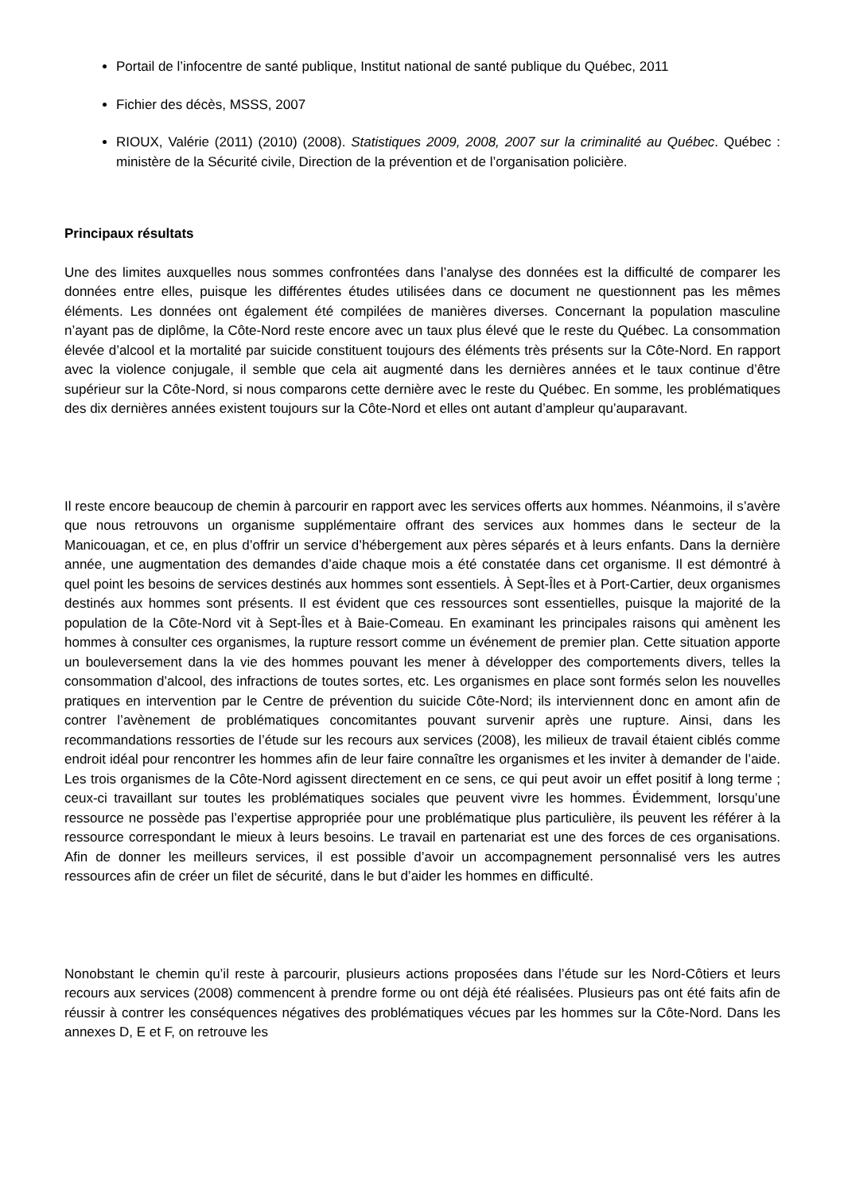Portail de l’infocentre de santé publique, Institut national de santé publique du Québec, 2011
Fichier des décès, MSSS, 2007
RIOUX, Valérie (2011) (2010) (2008). Statistiques 2009, 2008, 2007 sur la criminalité au Québec. Québec : ministère de la Sécurité civile, Direction de la prévention et de l’organisation policière.
Principaux résultats
Une des limites auxquelles nous sommes confrontées dans l’analyse des données est la difficulté de comparer les données entre elles, puisque les différentes études utilisées dans ce document ne questionnent pas les mêmes éléments. Les données ont également été compilées de manières diverses. Concernant la population masculine n’ayant pas de diplôme, la Côte-Nord reste encore avec un taux plus élevé que le reste du Québec. La consommation élevée d’alcool et la mortalité par suicide constituent toujours des éléments très présents sur la Côte-Nord. En rapport avec la violence conjugale, il semble que cela ait augmenté dans les dernières années et le taux continue d’être supérieur sur la Côte-Nord, si nous comparons cette dernière avec le reste du Québec. En somme, les problématiques des dix dernières années existent toujours sur la Côte-Nord et elles ont autant d’ampleur qu’auparavant.
Il reste encore beaucoup de chemin à parcourir en rapport avec les services offerts aux hommes. Néanmoins, il s’avère que nous retrouvons un organisme supplémentaire offrant des services aux hommes dans le secteur de la Manicouagan, et ce, en plus d’offrir un service d’hébergement aux pères séparés et à leurs enfants. Dans la dernière année, une augmentation des demandes d’aide chaque mois a été constatée dans cet organisme. Il est démontré à quel point les besoins de services destinés aux hommes sont essentiels. À Sept-Îles et à Port-Cartier, deux organismes destinés aux hommes sont présents. Il est évident que ces ressources sont essentielles, puisque la majorité de la population de la Côte-Nord vit à Sept-Îles et à Baie-Comeau. En examinant les principales raisons qui amènent les hommes à consulter ces organismes, la rupture ressort comme un événement de premier plan. Cette situation apporte un bouleversement dans la vie des hommes pouvant les mener à développer des comportements divers, telles la consommation d’alcool, des infractions de toutes sortes, etc. Les organismes en place sont formés selon les nouvelles pratiques en intervention par le Centre de prévention du suicide Côte-Nord; ils interviennent donc en amont afin de contrer l’avènement de problématiques concomitantes pouvant survenir après une rupture. Ainsi, dans les recommandations ressorties de l’étude sur les recours aux services (2008), les milieux de travail étaient ciblés comme endroit idéal pour rencontrer les hommes afin de leur faire connaître les organismes et les inviter à demander de l’aide. Les trois organismes de la Côte-Nord agissent directement en ce sens, ce qui peut avoir un effet positif à long terme ; ceux-ci travaillant sur toutes les problématiques sociales que peuvent vivre les hommes. Évidemment, lorsqu’une ressource ne possède pas l’expertise appropriée pour une problématique plus particulière, ils peuvent les référer à la ressource correspondant le mieux à leurs besoins. Le travail en partenariat est une des forces de ces organisations. Afin de donner les meilleurs services, il est possible d’avoir un accompagnement personnalisé vers les autres ressources afin de créer un filet de sécurité, dans le but d’aider les hommes en difficulté.
Nonobstant le chemin qu’il reste à parcourir, plusieurs actions proposées dans l’étude sur les Nord-Côtiers et leurs recours aux services (2008) commencent à prendre forme ou ont déjà été réalisées. Plusieurs pas ont été faits afin de réussir à contrer les conséquences négatives des problématiques vécues par les hommes sur la Côte-Nord. Dans les annexes D, E et F, on retrouve les